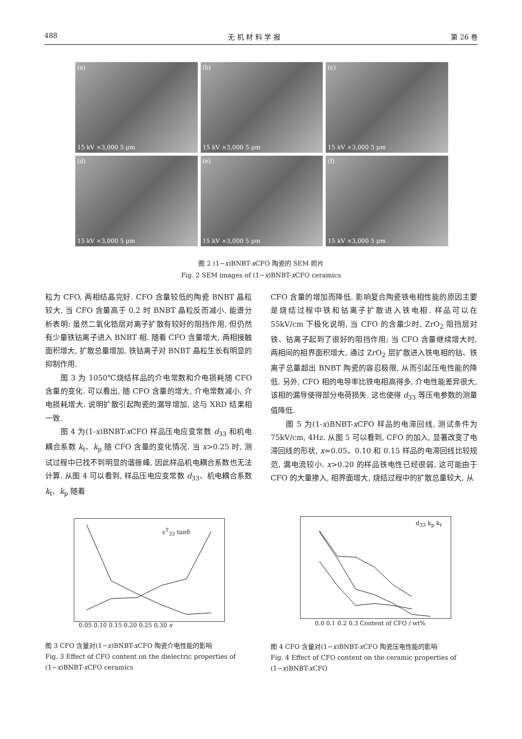488 无 机 材 料 学 报 第 26 卷
(a)
15 kV ×3,000 5 μm
(b)
15 kV ×3,000 5 μm
(c)
15 kV ×3,000 5 μm
(d)
15 kV ×3,000 5 μm
(e)
15 kV ×3,000 5 μm
(f)
15 kV ×3,000 5 μm
图 2 (1−x)BNBT-x CFO 陶瓷的 SEM 照片
Fig. 2 SEM images of (1−x)BNBT-x CFO ceramics
粒为 CFO, 两相结晶完好. CFO 含量较低的陶瓷 BNBT 晶粒较大, 当 CFO 含量高于 0.2 时 BNBT 晶粒反而减小. 能谱分析表明: 虽然二氧化锆层对离子扩散有较好的阻挡作用, 但仍然有少量铁钴离子进入 BNBT 相. 随着 CFO 含量增大, 两相接触面积增大, 扩散总量增加, 铁钴离子对 BNBT 晶粒生长有明显的抑制作用.
  图 3 为 1050℃烧结样品的介电常数和介电损耗随 CFO 含量的变化. 可以看出, 随 CFO 含量的增大, 介电常数减小, 介电损耗增大. 说明扩散引起陶瓷的漏导增加, 这与 XRD 结果相一致.
  图 4 为(1-x)BNBT-x CFO 样品压电应变常数 d<sub>33</sub> 和机电耦合系数 k<sub>t</sub>、k<sub>p</sub> 随 CFO 含量的变化情况. 当 x>0.25 时, 测试过程中已找不到明显的谐振峰, 因此样品机电耦合系数也无法计算. 从图 4 可以看到, 样品压电应变常数 d<sub>33</sub>、机电耦合系数 k<sub>t</sub>、k<sub>p</sub> 随着
CFO 含量的增加而降低. 影响复合陶瓷铁电相性能的原因主要是烧结过程中铁和钴离子扩散进入铁电相. 样品可以在 55kV/cm 下极化说明, 当 CFO 的含量少时, ZrO<sub>2</sub> 阻挡层对铁、钴离子起到了很好的阻挡作用; 当 CFO 含量继续增大时, 两相间的相界面积增大, 通过 ZrO<sub>2</sub> 层扩散进入铁电相的钴、铁离子总量超出 BNBT 陶瓷的容忍极限, 从而引起压电性能的降低. 另外, CFO 相的电导率比铁电相高得多, 介电性能差异很大, 该相的漏导使得部分电荷损失. 这也使得 d<sub>33</sub> 等压电参数的测量值降低.
  图 5 为(1-x)BNBT-x CFO 样品的电滞回线, 测试条件为 75kV/cm, 4Hz. 从图 5 可以看到, CFO 的加入, 显著改变了电滞回线的形状, x=0.05、0.10 和 0.15 样品的电滞回线比较规范, 漏电流较小. x>0.20 的样品铁电性已经很弱, 这可能由于 CFO 的大量掺入, 相界面增大, 烧结过程中的扩散总量较大, 从
ε<sup>T</sup><sub>33</sub> tanδ
0.05 0.10 0.15 0.20 0.25 0.30 x
d<sub>33</sub> k<sub>p</sub> k<sub>t</sub>
0.0 0.1 0.2 0.3 Content of CFO / wt%
图 3 CFO 含量对(1−x)BNBT-x CFO 陶瓷介电性能的影响
Fig. 3 Effect of CFO content on the dielectric properties of (1−x)BNBT-x CFO ceramics
图 4 CFO 含量对(1−x)BNBT-x CFO 陶瓷压电性能的影响
Fig. 4 Effect of CFO content on the ceramic properties of (1−x)BNBT-x CFO